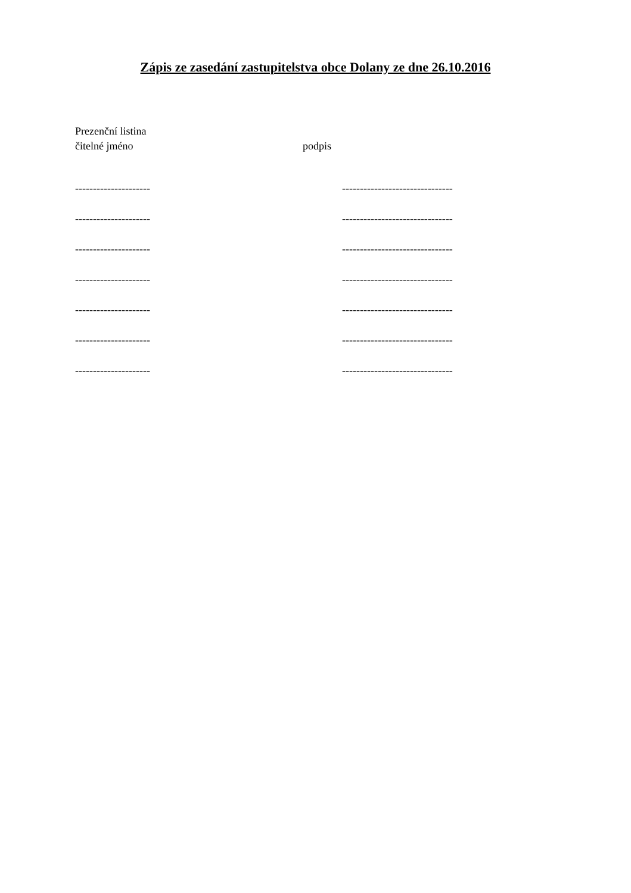Zápis ze zasedání zastupitelstva obce Dolany ze dne 26.10.2016
Prezenční listina
čitelné jméno podpis
--------------------- -------------------------------
--------------------- -------------------------------
--------------------- -------------------------------
--------------------- -------------------------------
--------------------- -------------------------------
--------------------- -------------------------------
--------------------- -------------------------------